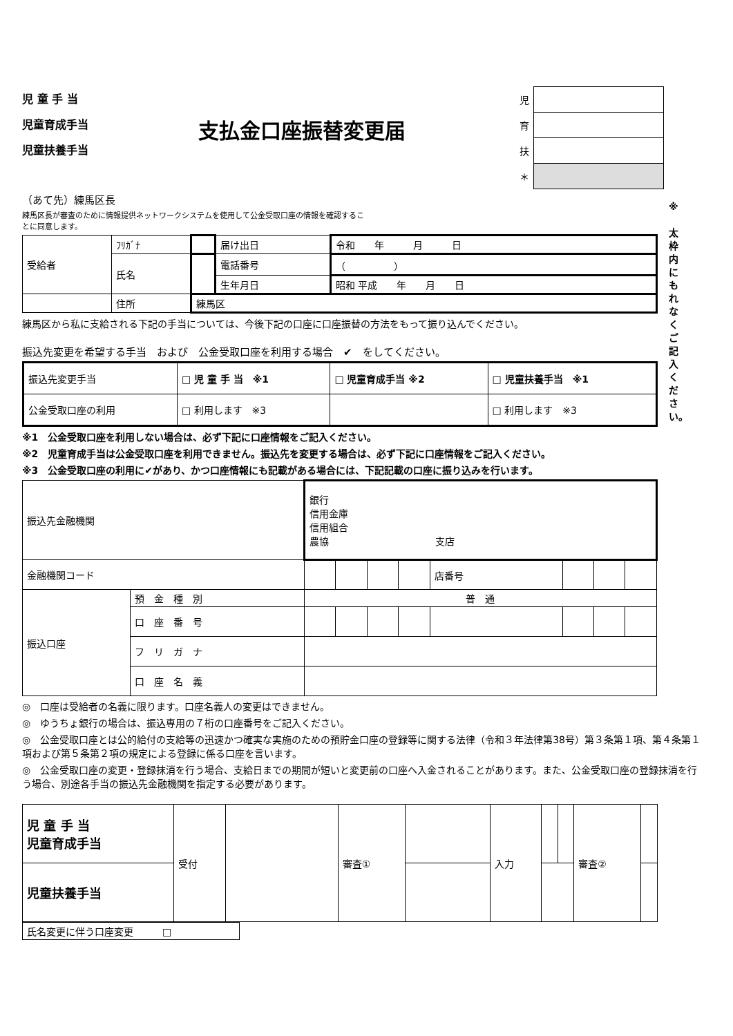※
太枠内にもれなくご記入ください。
児 童 手 当
児童育成手当
児童扶養手当
支払金口座振替変更届
| 児 | |
| 育 | |
| 扶 | |
| ＊ | |
（あて先）練馬区長
練馬区長が審査のために情報提供ネットワークシステムを使用して公金受取口座の情報を確認することに同意します。
| 受給者 | ﾌﾘｶﾞﾅ | | 届け出日 | 令和 年 月 日 |
| | 氏名 | | 電話番号 | （ ） |
| | | | 生年月日 | 昭和 平成 年 月 日 |
| | 住所 | 練馬区 | | |
練馬区から私に支給される下記の手当については、今後下記の口座に口座振替の方法をもって振り込んでください。
振込先変更を希望する手当　および　公金受取口座を利用する場合　✔　をしてください。
| 振込先変更手当 | □ 児 童 手 当 ※1 | □ 児童育成手当 ※2 | □ 児童扶養手当 ※1 |
| 公金受取口座の利用 | □ 利用します ※3 | | □ 利用します ※3 |
※1　公金受取口座を利用しない場合は、必ず下記に口座情報をご記入ください。
※2　児童育成手当は公金受取口座を利用できません。振込先を変更する場合は、必ず下記に口座情報をご記入ください。
※3　公金受取口座の利用に✔があり、かつ口座情報にも記載がある場合には、下記記載の口座に振り込みを行います。
| 振込先金融機関 | | 銀行 信用金庫 信用組合 農協 支店 | | | | | | | |
| 金融機関コード | | | | | | 店番号 | | | |
| 振込口座 | 預 金 種 別 | 普 通 | | | | | | | |
| | 口 座 番 号 | | | | | | | | |
| | フ リ ガ ナ | | | | | | | | |
| | 口 座 名 義 | | | | | | | | |
◎　口座は受給者の名義に限ります。口座名義人の変更はできません。
◎　ゆうちょ銀行の場合は、振込専用の７桁の口座番号をご記入ください。
◎　公金受取口座とは公的給付の支給等の迅速かつ確実な実施のための預貯金口座の登録等に関する法律（令和３年法律第38号）第３条第１項、第４条第１項および第５条第２項の規定による登録に係る口座を言います。
◎　公金受取口座の変更・登録抹消を行う場合、支給日までの期間が短いと変更前の口座へ入金されることがあります。また、公金受取口座の登録抹消を行う場合、別途各手当の振込先金融機関を指定する必要があります。
| 児 童 手 当 児童育成手当 | 受付 | | 審査① | | 入力 | | | 審査② | |
| 児童扶養手当 | | | | | | | | | |
| 氏名変更に伴う口座変更 □ |